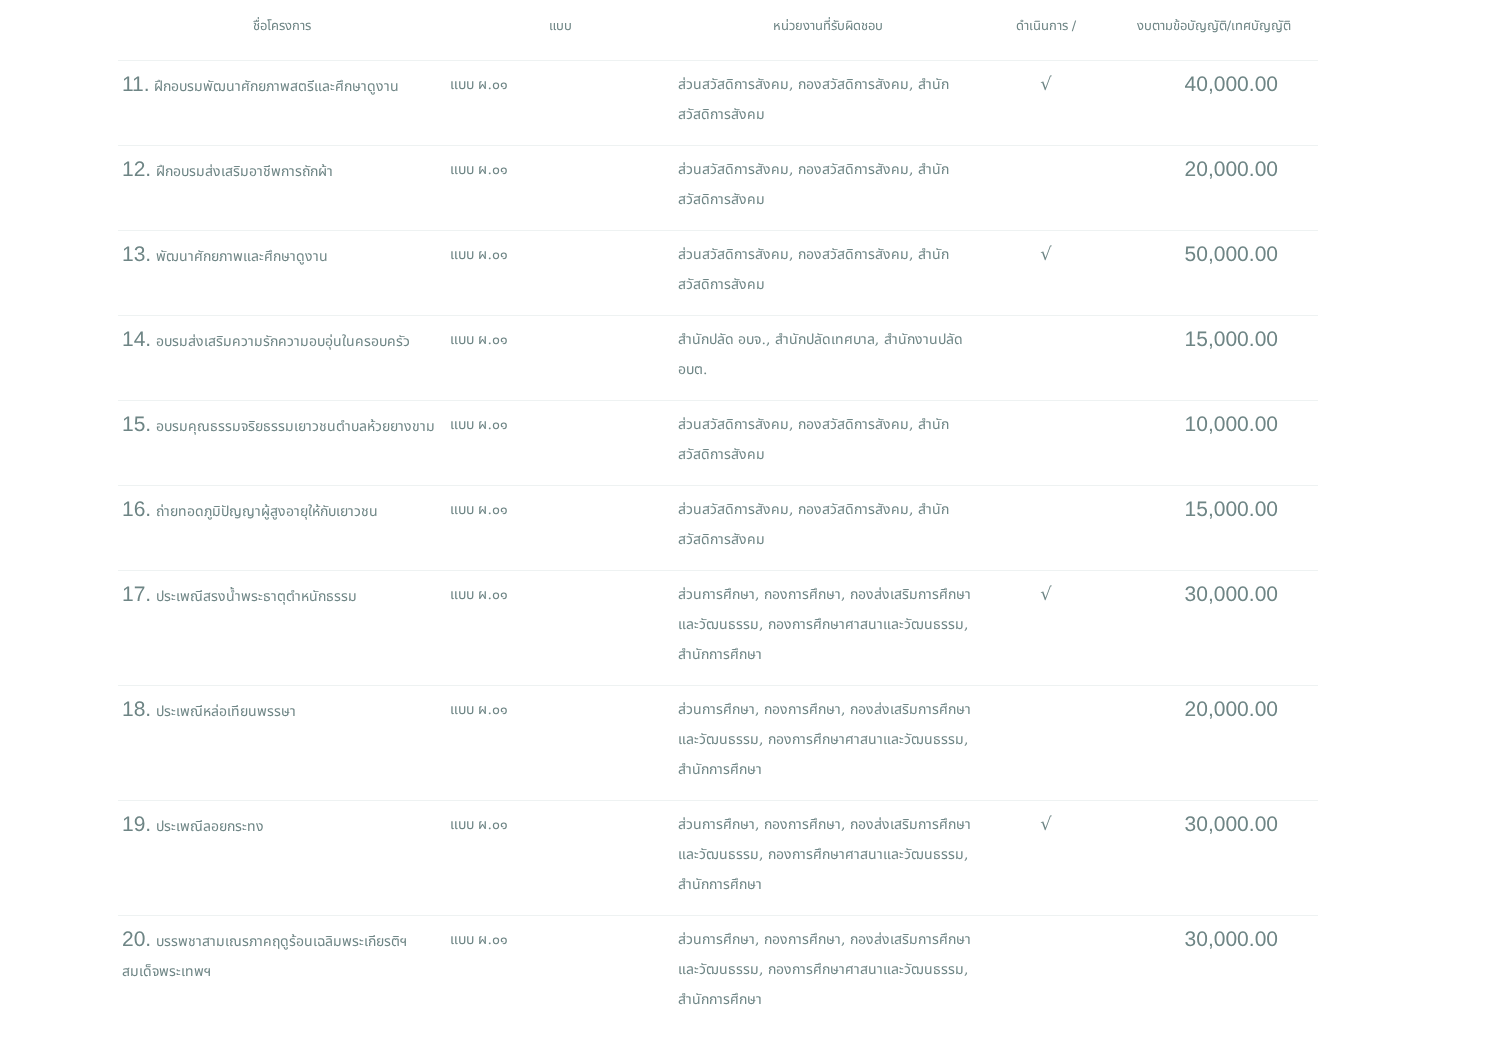| ชื่อโครงการ | แบบ | หน่วยงานที่รับผิดชอบ | ดำเนินการ / | งบตามข้อบัญญัติ/เทศบัญญัติ |
| --- | --- | --- | --- | --- |
| 11. ฝึกอบรมพัฒนาศักยภาพสตรีและศึกษาดูงาน | แบบ ผ.๐๑ | ส่วนสวัสดิการสังคม, กองสวัสดิการสังคม, สำนักสวัสดิการสังคม | √ | 40,000.00 |
| 12. ฝึกอบรมส่งเสริมอาชีพการถักผ้า | แบบ ผ.๐๑ | ส่วนสวัสดิการสังคม, กองสวัสดิการสังคม, สำนักสวัสดิการสังคม | | 20,000.00 |
| 13. พัฒนาศักยภาพและศึกษาดูงาน | แบบ ผ.๐๑ | ส่วนสวัสดิการสังคม, กองสวัสดิการสังคม, สำนักสวัสดิการสังคม | √ | 50,000.00 |
| 14. อบรมส่งเสริมความรักความอบอุ่นในครอบครัว | แบบ ผ.๐๑ | สำนักปลัด อบจ., สำนักปลัดเทศบาล, สำนักงานปลัด อบต. | | 15,000.00 |
| 15. อบรมคุณธรรมจริยธรรมเยาวชนตำบลห้วยยางขาม | แบบ ผ.๐๑ | ส่วนสวัสดิการสังคม, กองสวัสดิการสังคม, สำนักสวัสดิการสังคม | | 10,000.00 |
| 16. ถ่ายทอดภูมิปัญญาผู้สูงอายุให้กับเยาวชน | แบบ ผ.๐๑ | ส่วนสวัสดิการสังคม, กองสวัสดิการสังคม, สำนักสวัสดิการสังคม | | 15,000.00 |
| 17. ประเพณีสรงน้ำพระธาตุตำหนักธรรม | แบบ ผ.๐๑ | ส่วนการศึกษา, กองการศึกษา, กองส่งเสริมการศึกษาและวัฒนธรรม, กองการศึกษาศาสนาและวัฒนธรรม, สำนักการศึกษา | √ | 30,000.00 |
| 18. ประเพณีหล่อเทียนพรรษา | แบบ ผ.๐๑ | ส่วนการศึกษา, กองการศึกษา, กองส่งเสริมการศึกษาและวัฒนธรรม, กองการศึกษาศาสนาและวัฒนธรรม, สำนักการศึกษา | | 20,000.00 |
| 19. ประเพณีลอยกระทง | แบบ ผ.๐๑ | ส่วนการศึกษา, กองการศึกษา, กองส่งเสริมการศึกษาและวัฒนธรรม, กองการศึกษาศาสนาและวัฒนธรรม, สำนักการศึกษา | √ | 30,000.00 |
| 20. บรรพชาสามเณรภาคฤดูร้อนเฉลิมพระเกียรติฯ สมเด็จพระเทพฯ | แบบ ผ.๐๑ | ส่วนการศึกษา, กองการศึกษา, กองส่งเสริมการศึกษาและวัฒนธรรม, กองการศึกษาศาสนาและวัฒนธรรม, สำนักการศึกษา | | 30,000.00 |